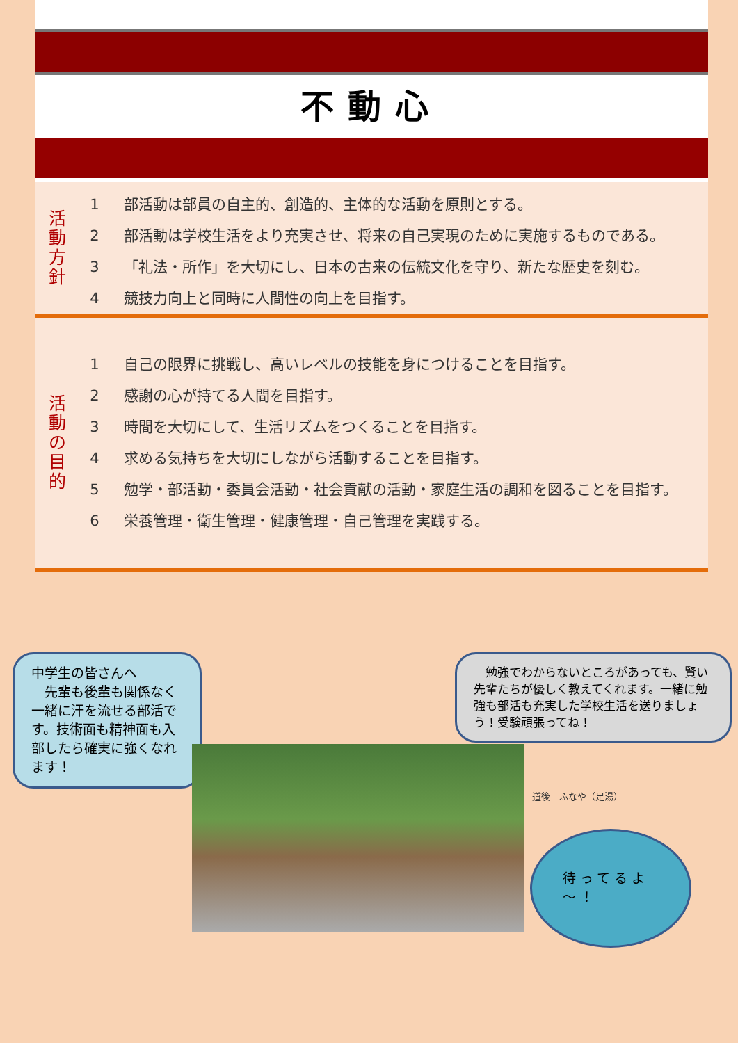不動心
活
動
方
針
1 部活動は部員の自主的、創造的、主体的な活動を原則とする。
2 部活動は学校生活をより充実させ、将来の自己実現のために実施するものである。
3 「礼法・所作」を大切にし、日本の古来の伝統文化を守り、新たな歴史を刻む。
4 競技力向上と同時に人間性の向上を目指す。
活
動
の
目
的
1 自己の限界に挑戦し、高いレベルの技能を身につけることを目指す。
2 感謝の心が持てる人間を目指す。
3 時間を大切にして、生活リズムをつくることを目指す。
4 求める気持ちを大切にしながら活動することを目指す。
5 勉学・部活動・委員会活動・社会貢献の活動・家庭生活の調和を図ることを目指す。
6 栄養管理・衛生管理・健康管理・自己管理を実践する。
中学生の皆さんへ
　先輩も後輩も関係なく一緒に汗を流せる部活です。技術面も精神面も入部したら確実に強くなれます！
　勉強でわからないところがあっても、賢い先輩たちが優しく教えてくれます。一緒に勉強も部活も充実した学校生活を送りましょう！受験頑張ってね！
道後　ふなや（足湯）
待ってるよ～！